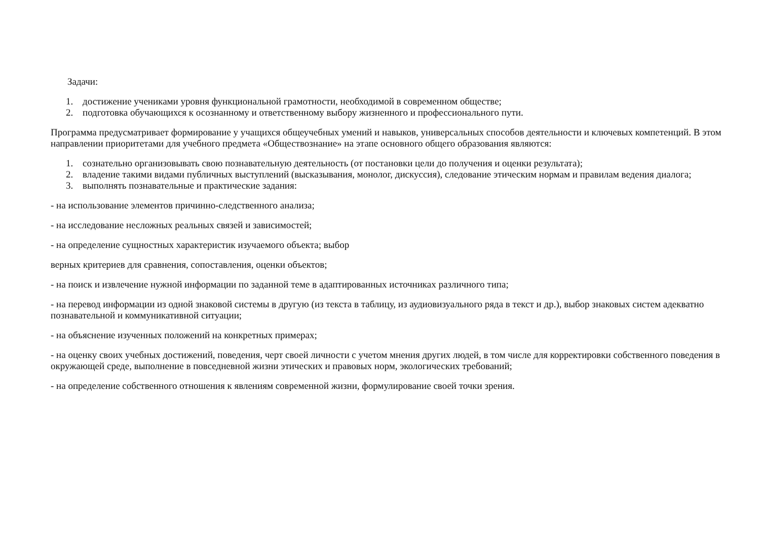Задачи:
1. достижение учениками уровня функциональной грамотности, необходимой в современном обществе;
2. подготовка обучающихся к осознанному и ответственному выбору жизненного и профессионального пути.
Программа предусматривает формирование у учащихся общеучебных умений и навыков, универсальных способов деятельности и ключевых компетенций. В этом направлении приоритетами для учебного предмета «Обществознание» на этапе основного общего образования являются:
1. сознательно организовывать свою познавательную деятельность (от постановки цели до получения и оценки результата);
2. владение такими видами публичных выступлений (высказывания, монолог, дискуссия), следование этическим нормам и правилам ведения диалога;
3. выполнять познавательные и практические задания:
- на использование элементов причинно-следственного анализа;
- на исследование несложных реальных связей и зависимостей;
- на определение сущностных характеристик изучаемого объекта; выбор
верных критериев для сравнения, сопоставления, оценки объектов;
- на поиск и извлечение нужной информации по заданной теме в адаптированных источниках различного типа;
- на перевод информации из одной знаковой системы в другую (из текста в таблицу, из аудиовизуального ряда в текст и др.), выбор знаковых систем адекватно познавательной и коммуникативной ситуации;
- на объяснение изученных положений на конкретных примерах;
- на оценку своих учебных достижений, поведения, черт своей личности с учетом мнения других людей, в том числе для корректировки собственного поведения в окружающей среде, выполнение в повседневной жизни этических и правовых норм, экологических требований;
- на определение собственного отношения к явлениям современной жизни, формулирование своей точки зрения.